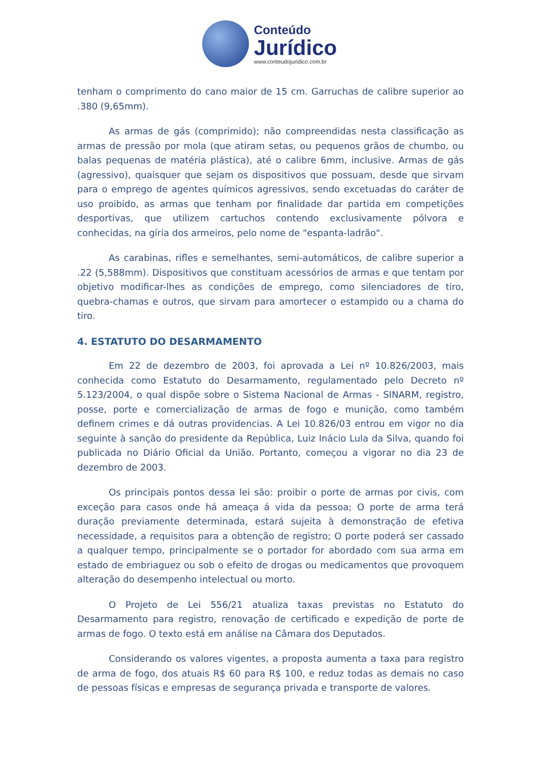Conteúdo
Jurídico
www.conteudojuridico.com.br
tenham o comprimento do cano maior de 15 cm. Garruchas de calibre superior ao .380 (9,65mm).
As armas de gás (comprimido); não compreendidas nesta classificação as armas de pressão por mola (que atiram setas, ou pequenos grãos de chumbo, ou balas pequenas de matéria plástica), até o calibre 6mm, inclusive. Armas de gás (agressivo), quaisquer que sejam os dispositivos que possuam, desde que sirvam para o emprego de agentes químicos agressivos, sendo excetuadas do caráter de uso proibido, as armas que tenham por finalidade dar partida em competições desportivas, que utilizem cartuchos contendo exclusivamente pólvora e conhecidas, na gíria dos armeiros, pelo nome de "espanta-ladrão".
As carabinas, rifles e semelhantes, semi-automáticos, de calibre superior a .22 (5,588mm). Dispositivos que constituam acessórios de armas e que tentam por objetivo modificar-lhes as condições de emprego, como silenciadores de tiro, quebra-chamas e outros, que sirvam para amortecer o estampido ou a chama do tiro.
4. ESTATUTO DO DESARMAMENTO
Em 22 de dezembro de 2003, foi aprovada a Lei nº 10.826/2003, mais conhecida como Estatuto do Desarmamento, regulamentado pelo Decreto nº 5.123/2004, o qual dispõe sobre o Sistema Nacional de Armas - SINARM, registro, posse, porte e comercialização de armas de fogo e munição, como também definem crimes e dá outras providencias. A Lei 10.826/03 entrou em vigor no dia seguinte à sanção do presidente da República, Luiz Inácio Lula da Silva, quando foi publicada no Diário Oficial da União. Portanto, começou a vigorar no dia 23 de dezembro de 2003.
Os principais pontos dessa lei são: proibir o porte de armas por civis, com exceção para casos onde há ameaça á vida da pessoa; O porte de arma terá duração previamente determinada, estará sujeita à demonstração de efetiva necessidade, a requisitos para a obtenção de registro; O porte poderá ser cassado a qualquer tempo, principalmente se o portador for abordado com sua arma em estado de embriaguez ou sob o efeito de drogas ou medicamentos que provoquem alteração do desempenho intelectual ou morto.
O Projeto de Lei 556/21 atualiza taxas previstas no Estatuto do Desarmamento para registro, renovação de certificado e expedição de porte de armas de fogo. O texto está em análise na Câmara dos Deputados.
Considerando os valores vigentes, a proposta aumenta a taxa para registro de arma de fogo, dos atuais R$ 60 para R$ 100, e reduz todas as demais no caso de pessoas físicas e empresas de segurança privada e transporte de valores.